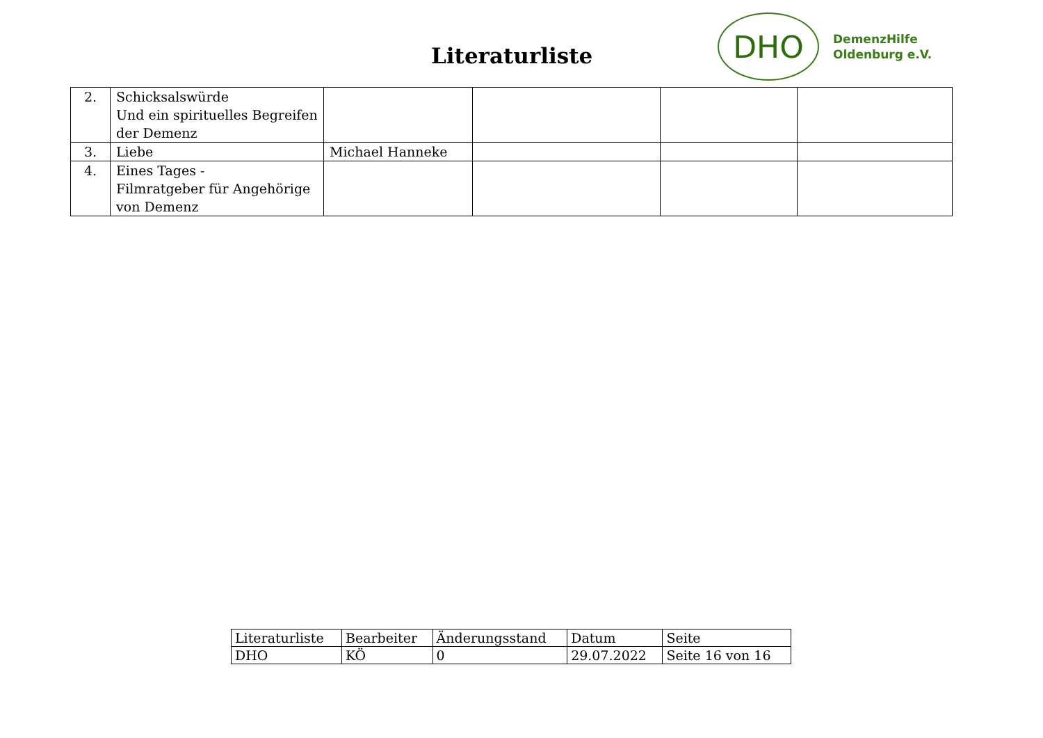Literaturliste
DHO
DemenzHilfe
Oldenburg e.V.
| 2. | Schicksalswürde Und ein spirituelles Begreifen der Demenz | | | | |
| 3. | Liebe | Michael Hanneke | | | |
| 4. | Eines Tages - Filmratgeber für Angehörige von Demenz | | | | |
| Literaturliste | Bearbeiter | Änderungsstand | Datum | Seite |
| DHO | KÖ | 0 | 29.07.2022 | Seite 16 von 16 |